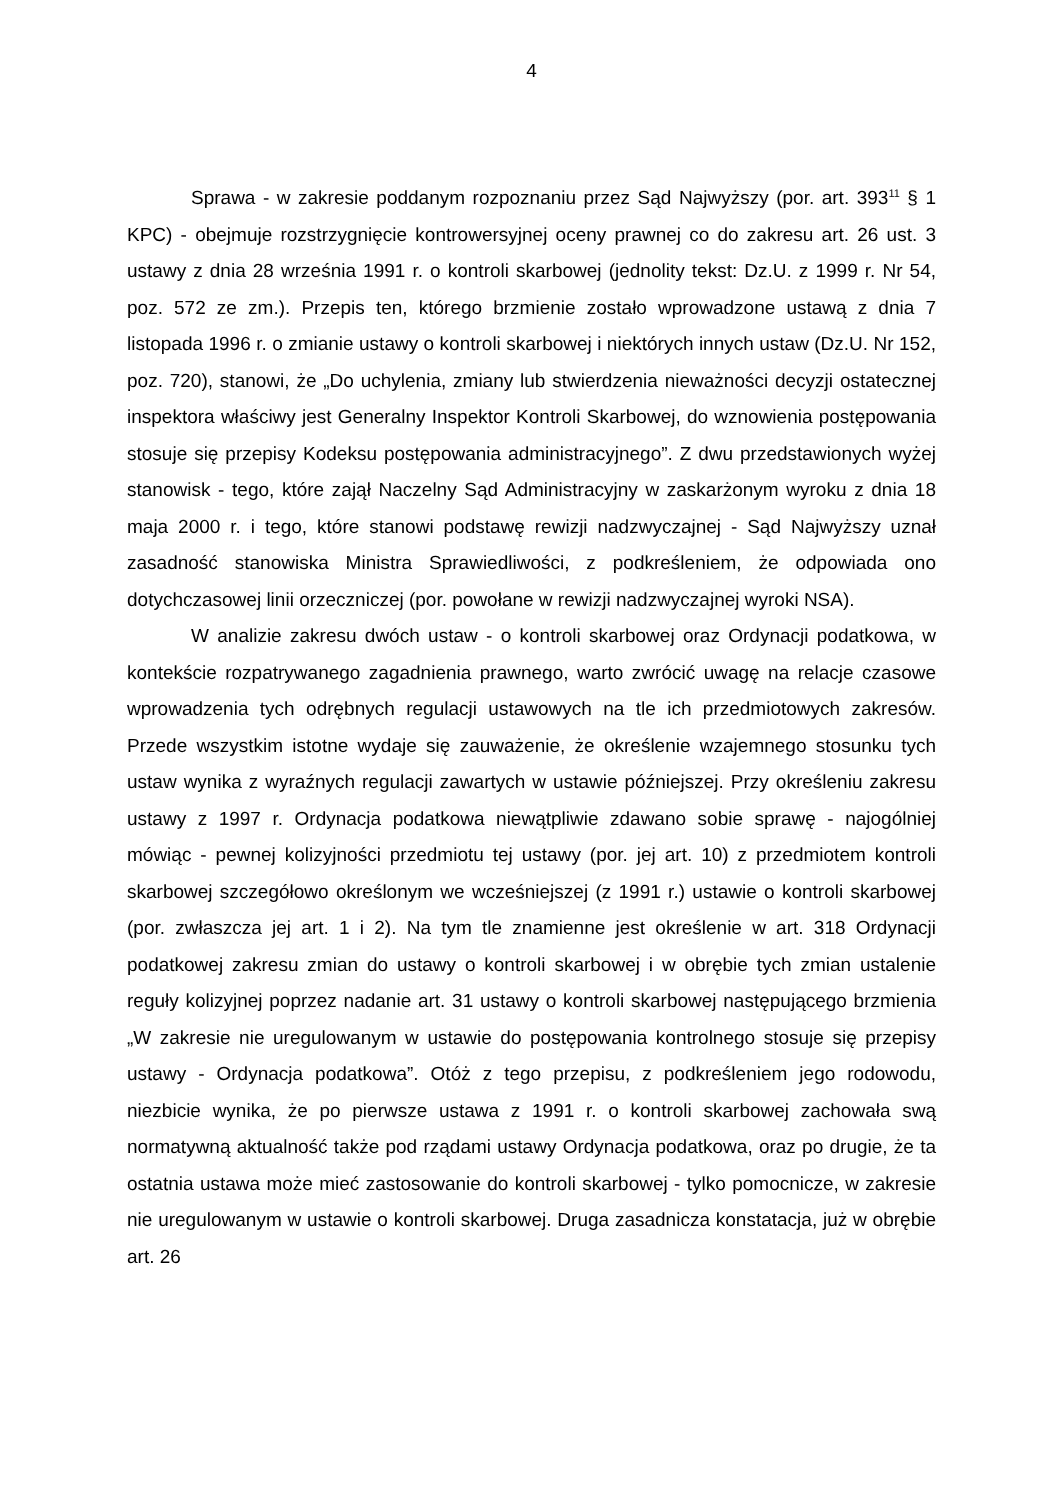4
Sprawa - w zakresie poddanym rozpoznaniu przez Sąd Najwyższy (por. art. 393<sup>11</sup> § 1 KPC) - obejmuje rozstrzygnięcie kontrowersyjnej oceny prawnej co do zakresu art. 26 ust. 3 ustawy z dnia 28 września 1991 r. o kontroli skarbowej (jednolity tekst: Dz.U. z 1999 r. Nr 54, poz. 572 ze zm.). Przepis ten, którego brzmienie zostało wprowadzone ustawą z dnia 7 listopada 1996 r. o zmianie ustawy o kontroli skarbowej i niektórych innych ustaw (Dz.U. Nr 152, poz. 720), stanowi, że „Do uchylenia, zmiany lub stwierdzenia nieważności decyzji ostatecznej inspektora właściwy jest Generalny Inspektor Kontroli Skarbowej, do wznowienia postępowania stosuje się przepisy Kodeksu postępowania administracyjnego”. Z dwu przedstawionych wyżej stanowisk - tego, które zajął Naczelny Sąd Administracyjny w zaskarżonym wyroku z dnia 18 maja 2000 r. i tego, które stanowi podstawę rewizji nadzwyczajnej - Sąd Najwyższy uznał zasadność stanowiska Ministra Sprawiedliwości, z podkreśleniem, że odpowiada ono dotychczasowej linii orzeczniczej (por. powołane w rewizji nadzwyczajnej wyroki NSA).
W analizie zakresu dwóch ustaw - o kontroli skarbowej oraz Ordynacji podatkowa, w kontekście rozpatrywanego zagadnienia prawnego, warto zwrócić uwagę na relacje czasowe wprowadzenia tych odrębnych regulacji ustawowych na tle ich przedmiotowych zakresów. Przede wszystkim istotne wydaje się zauważenie, że określenie wzajemnego stosunku tych ustaw wynika z wyraźnych regulacji zawartych w ustawie późniejszej. Przy określeniu zakresu ustawy z 1997 r. Ordynacja podatkowa niewątpliwie zdawano sobie sprawę - najogólniej mówiąc - pewnej kolizyjności przedmiotu tej ustawy (por. jej art. 10) z przedmiotem kontroli skarbowej szczegółowo określonym we wcześniejszej (z 1991 r.) ustawie o kontroli skarbowej (por. zwłaszcza jej art. 1 i 2). Na tym tle znamienne jest określenie w art. 318 Ordynacji podatkowej zakresu zmian do ustawy o kontroli skarbowej i w obrębie tych zmian ustalenie reguły kolizyjnej poprzez nadanie art. 31 ustawy o kontroli skarbowej następującego brzmienia „W zakresie nie uregulowanym w ustawie do postępowania kontrolnego stosuje się przepisy ustawy - Ordynacja podatkowa”. Otóż z tego przepisu, z podkreśleniem jego rodowodu, niezbicie wynika, że po pierwsze ustawa z 1991 r. o kontroli skarbowej zachowała swą normatywną aktualność także pod rządami ustawy Ordynacja podatkowa, oraz po drugie, że ta ostatnia ustawa może mieć zastosowanie do kontroli skarbowej - tylko pomocnicze, w zakresie nie uregulowanym w ustawie o kontroli skarbowej. Druga zasadnicza konstatacja, już w obrębie art. 26